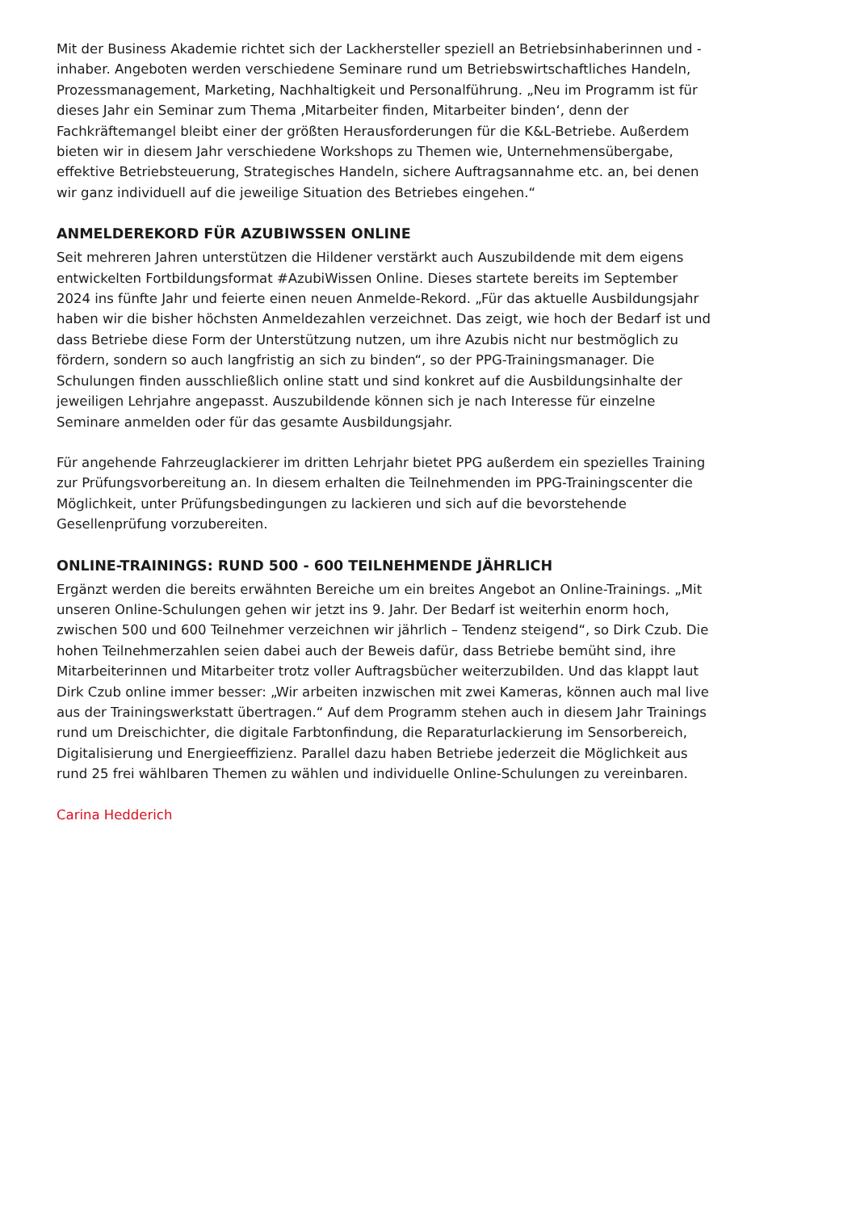Mit der Business Akademie richtet sich der Lackhersteller speziell an Betriebsinhaberinnen und -inhaber. Angeboten werden verschiedene Seminare rund um Betriebswirtschaftliches Handeln, Prozessmanagement, Marketing, Nachhaltigkeit und Personalführung. „Neu im Programm ist für dieses Jahr ein Seminar zum Thema ‚Mitarbeiter finden, Mitarbeiter binden‘, denn der Fachkräftemangel bleibt einer der größten Herausforderungen für die K&L-Betriebe. Außerdem bieten wir in diesem Jahr verschiedene Workshops zu Themen wie, Unternehmensübergabe, effektive Betriebsteuerung, Strategisches Handeln, sichere Auftragsannahme etc. an, bei denen wir ganz individuell auf die jeweilige Situation des Betriebes eingehen.“
ANMELDEREKORD FÜR AZUBIWSSEN ONLINE
Seit mehreren Jahren unterstützen die Hildener verstärkt auch Auszubildende mit dem eigens entwickelten Fortbildungsformat #AzubiWissen Online. Dieses startete bereits im September 2024 ins fünfte Jahr und feierte einen neuen Anmelde-Rekord. „Für das aktuelle Ausbildungsjahr haben wir die bisher höchsten Anmeldezahlen verzeichnet. Das zeigt, wie hoch der Bedarf ist und dass Betriebe diese Form der Unterstützung nutzen, um ihre Azubis nicht nur bestmöglich zu fördern, sondern so auch langfristig an sich zu binden“, so der PPG-Trainingsmanager. Die Schulungen finden ausschließlich online statt und sind konkret auf die Ausbildungsinhalte der jeweiligen Lehrjahre angepasst. Auszubildende können sich je nach Interesse für einzelne Seminare anmelden oder für das gesamte Ausbildungsjahr.
Für angehende Fahrzeuglackierer im dritten Lehrjahr bietet PPG außerdem ein spezielles Training zur Prüfungsvorbereitung an. In diesem erhalten die Teilnehmenden im PPG-Trainingscenter die Möglichkeit, unter Prüfungsbedingungen zu lackieren und sich auf die bevorstehende Gesellenprüfung vorzubereiten.
ONLINE-TRAININGS: RUND 500 - 600 TEILNEHMENDE JÄHRLICH
Ergänzt werden die bereits erwähnten Bereiche um ein breites Angebot an Online-Trainings. „Mit unseren Online-Schulungen gehen wir jetzt ins 9. Jahr. Der Bedarf ist weiterhin enorm hoch, zwischen 500 und 600 Teilnehmer verzeichnen wir jährlich – Tendenz steigend“, so Dirk Czub. Die hohen Teilnehmerzahlen seien dabei auch der Beweis dafür, dass Betriebe bemüht sind, ihre Mitarbeiterinnen und Mitarbeiter trotz voller Auftragsbücher weiterzubilden. Und das klappt laut Dirk Czub online immer besser: „Wir arbeiten inzwischen mit zwei Kameras, können auch mal live aus der Trainingswerkstatt übertragen.“ Auf dem Programm stehen auch in diesem Jahr Trainings rund um Dreischichter, die digitale Farbtonfindung, die Reparaturlackierung im Sensorbereich, Digitalisierung und Energieeffizienz. Parallel dazu haben Betriebe jederzeit die Möglichkeit aus rund 25 frei wählbaren Themen zu wählen und individuelle Online-Schulungen zu vereinbaren.
Carina Hedderich